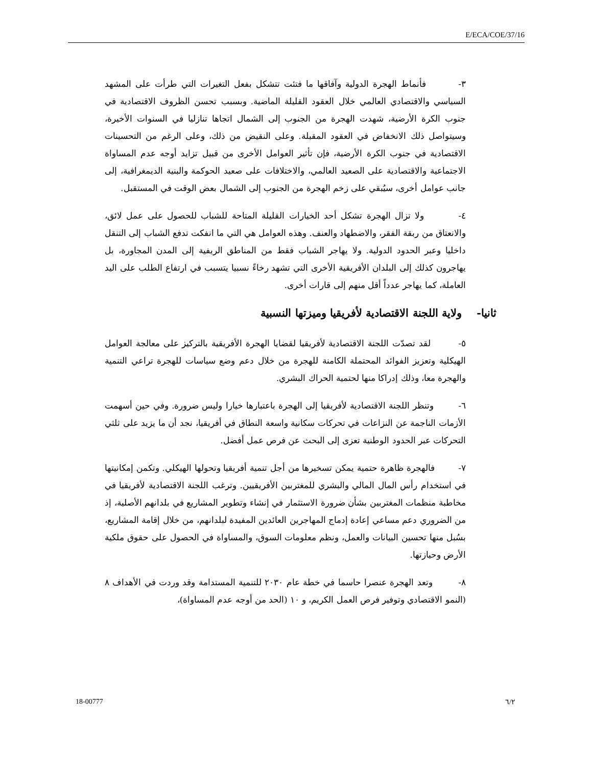E/ECA/COE/37/16
٣- فأنماط الهجرة الدولية وآفاقها ما فتئت تتشكل بفعل التغيرات التي طرأت على المشهد السياسي والاقتصادي العالمي خلال العقود القليلة الماضية. وبسبب تحسن الظروف الاقتصادية في جنوب الكرة الأرضية، شهدت الهجرة من الجنوب إلى الشمال اتجاها تنازليا في السنوات الأخيرة، وسيتواصل ذلك الانخفاض في العقود المقبلة. وعلى النقيض من ذلك، وعلى الرغم من التحسينات الاقتصادية في جنوب الكرة الأرضية، فإن تأثير العوامل الأخرى من قبيل تزايد أوجه عدم المساواة الاجتماعية والاقتصادية على الصعيد العالمي، والاختلافات على صعيد الحوكمة والبنية الديمغرافية، إلى جانب عوامل أخرى، سيُبقي على زخم الهجرة من الجنوب إلى الشمال بعض الوقت في المستقبل.
٤- ولا تزال الهجرة تشكل أحد الخيارات القليلة المتاحة للشباب للحصول على عمل لائق، والانعتاق من ربقة الفقر، والاضطهاد والعنف. وهذه العوامل هي التي ما انفكت تدفع الشباب إلى التنقل داخليا وعبر الحدود الدولية. ولا يهاجر الشباب فقط من المناطق الريفية إلى المدن المجاورة، بل يهاجرون كذلك إلى البلدان الأفريقية الأخرى التي تشهد رخاءً نسبيا يتسبب في ارتفاع الطلب على اليد العاملة، كما يهاجر عدداً أقل منهم إلى قارات أخرى.
ثانيا- ولاية اللجنة الاقتصادية لأفريقيا وميزتها النسبية
٥- لقد تصدّت اللجنة الاقتصادية لأفريقيا لقضايا الهجرة الأفريقية بالتركيز على معالجة العوامل الهيكلية وتعزيز الفوائد المحتملة الكامنة للهجرة من خلال دعم وضع سياسات للهجرة تراعي التنمية والهجرة معا، وذلك إدراكا منها لحتمية الحراك البشري.
٦- وتنظر اللجنة الاقتصادية لأفريقيا إلى الهجرة باعتبارها خيارا وليس ضرورة. وفي حين أسهمت الأزمات الناجمة عن النزاعات في تحركات سكانية واسعة النطاق في أفريقيا، نجد أن ما يزيد على ثلثي التحركات عبر الحدود الوطنية تعزى إلى البحث عن فرص عمل أفضل.
٧- فالهجرة ظاهرة حتمية يمكن تسخيرها من أجل تنمية أفريقيا وتحولها الهيكلي. وتكمن إمكانيتها في استخدام رأس المال المالي والبشري للمغتربين الأفريقيين. وترغب اللجنة الاقتصادية لأفريقيا في مخاطبة منظمات المغتربين بشأن ضرورة الاستثمار في إنشاء وتطوير المشاريع في بلدانهم الأصلية، إذ من الضروري دعم مساعي إعادة إدماج المهاجرين العائدين المفيدة لبلدانهم، من خلال إقامة المشاريع، بسُبل منها تحسين البيانات والعمل، ونظم معلومات السوق، والمساواة في الحصول على حقوق ملكية الأرض وحيازتها.
٨- وتعد الهجرة عنصرا حاسما في خطة عام ٢٠٣٠ للتنمية المستدامة وقد وردت في الأهداف ٨ (النمو الاقتصادي وتوفير فرص العمل الكريم، و ١٠ (الحد من أوجه عدم المساواة)،
18-00777 ٦/٢